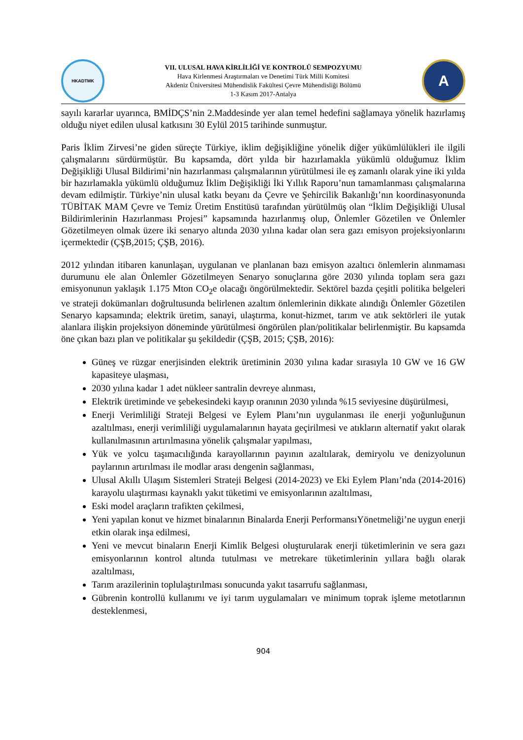HKADTMK
VII. ULUSAL HAVA KİRLİLİĞİ VE KONTROLÜ SEMPOZYUMU
Hava Kirlenmesi Araştırmaları ve Denetimi Türk Milli Komitesi
Akdeniz Üniversitesi Mühendislik Fakültesi Çevre Mühendisliği Bölümü
1-3 Kasım 2017-Antalya
A
sayılı kararlar uyarınca, BMİDÇS’nin 2.Maddesinde yer alan temel hedefini sağlamaya yönelik hazırlamış olduğu niyet edilen ulusal katkısını 30 Eylül 2015 tarihinde sunmuştur.
Paris İklim Zirvesi’ne giden süreçte Türkiye, iklim değişikliğine yönelik diğer yükümlülükleri ile ilgili çalışmalarını sürdürmüştür. Bu kapsamda, dört yılda bir hazırlamakla yükümlü olduğumuz İklim Değişikliği Ulusal Bildirimi’nin hazırlanması çalışmalarının yürütülmesi ile eş zamanlı olarak yine iki yılda bir hazırlamakla yükümlü olduğumuz İklim Değişikliği İki Yıllık Raporu’nun tamamlanması çalışmalarına devam edilmiştir. Türkiye’nin ulusal katkı beyanı da Çevre ve Şehircilik Bakanlığı’nın koordinasyonunda TÜBİTAK MAM Çevre ve Temiz Üretim Enstitüsü tarafından yürütülmüş olan “İklim Değişikliği Ulusal Bildirimlerinin Hazırlanması Projesi” kapsamında hazırlanmış olup, Önlemler Gözetilen ve Önlemler Gözetilmeyen olmak üzere iki senaryo altında 2030 yılına kadar olan sera gazı emisyon projeksiyonlarını içermektedir (ÇŞB,2015; ÇŞB, 2016).
2012 yılından itibaren kanunlaşan, uygulanan ve planlanan bazı emisyon azaltıcı önlemlerin alınmaması durumunu ele alan Önlemler Gözetilmeyen Senaryo sonuçlarına göre 2030 yılında toplam sera gazı emisyonunun yaklaşık 1.175 Mton CO<sub>2</sub>e olacağı öngörülmektedir. Sektörel bazda çeşitli politika belgeleri ve strateji dokümanları doğrultusunda belirlenen azaltım önlemlerinin dikkate alındığı Önlemler Gözetilen Senaryo kapsamında; elektrik üretim, sanayi, ulaştırma, konut-hizmet, tarım ve atık sektörleri ile yutak alanlara ilişkin projeksiyon döneminde yürütülmesi öngörülen plan/politikalar belirlenmiştir. Bu kapsamda öne çıkan bazı plan ve politikalar şu şekildedir (ÇŞB, 2015; ÇŞB, 2016):
Güneş ve rüzgar enerjisinden elektrik üretiminin 2030 yılına kadar sırasıyla 10 GW ve 16 GW kapasiteye ulaşması,
2030 yılına kadar 1 adet nükleer santralin devreye alınması,
Elektrik üretiminde ve şebekesindeki kayıp oranının 2030 yılında %15 seviyesine düşürülmesi,
Enerji Verimliliği Strateji Belgesi ve Eylem Planı’nın uygulanması ile enerji yoğunluğunun azaltılması, enerji verimliliği uygulamalarının hayata geçirilmesi ve atıkların alternatif yakıt olarak kullanılmasının artırılmasına yönelik çalışmalar yapılması,
Yük ve yolcu taşımacılığında karayollarının payının azaltılarak, demiryolu ve denizyolunun paylarının artırılması ile modlar arası dengenin sağlanması,
Ulusal Akıllı Ulaşım Sistemleri Strateji Belgesi (2014-2023) ve Eki Eylem Planı’nda (2014-2016) karayolu ulaştırması kaynaklı yakıt tüketimi ve emisyonlarının azaltılması,
Eski model araçların trafikten çekilmesi,
Yeni yapılan konut ve hizmet binalarının Binalarda Enerji PerformansıYönetmeliği’ne uygun enerji etkin olarak inşa edilmesi,
Yeni ve mevcut binaların Enerji Kimlik Belgesi oluşturularak enerji tüketimlerinin ve sera gazı emisyonlarının kontrol altında tutulması ve metrekare tüketimlerinin yıllara bağlı olarak azaltılması,
Tarım arazilerinin toplulaştırılması sonucunda yakıt tasarrufu sağlanması,
Gübrenin kontrollü kullanımı ve iyi tarım uygulamaları ve minimum toprak işleme metotlarının desteklenmesi,
904